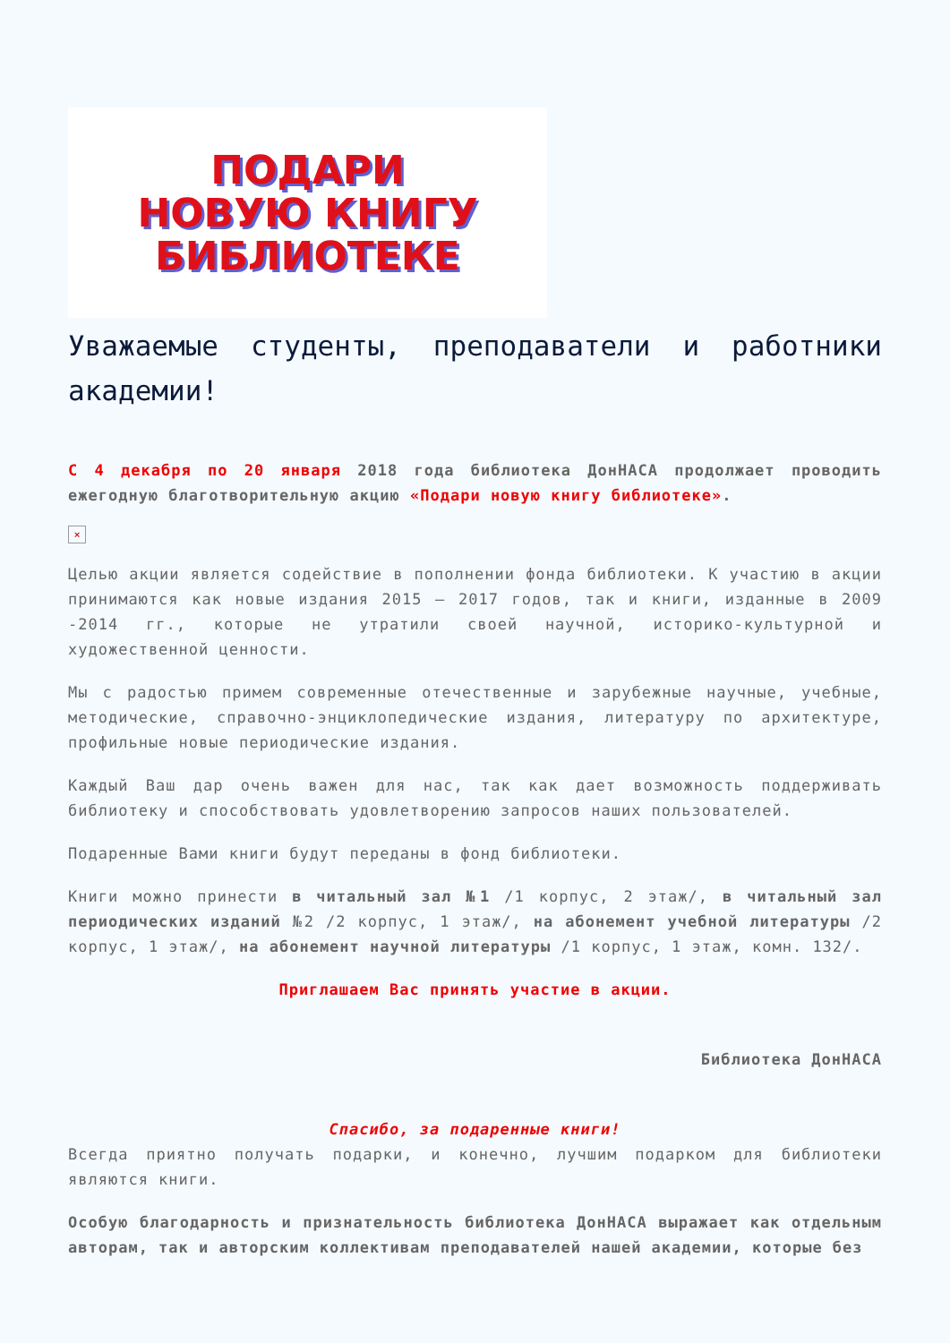ПОДАРИ
НОВУЮ КНИГУ
БИБЛИОТЕКЕ
Уважаемые студенты, преподаватели и работники академии!
С 4 декабря по 20 января 2018 года библиотека ДонНАСА продолжает проводить ежегодную благотворительную акцию «Подари новую книгу библиотеке».
×
Целью акции является содействие в пополнении фонда библиотеки. К участию в акции принимаются как новые издания 2015 – 2017 годов, так и книги, изданные в 2009 -2014 гг., которые не утратили своей научной, историко-культурной и художественной ценности.
Мы с радостью примем современные отечественные и зарубежные научные, учебные, методические, справочно-энциклопедические издания, литературу по архитектуре, профильные новые периодические издания.
Каждый Ваш дар очень важен для нас, так как дает возможность поддерживать библиотеку и способствовать удовлетворению запросов наших пользователей.
Подаренные Вами книги будут переданы в фонд библиотеки.
Книги можно принести в читальный зал №1 /1 корпус, 2 этаж/, в читальный зал периодических изданий №2 /2 корпус, 1 этаж/, на абонемент учебной литературы /2 корпус, 1 этаж/, на абонемент научной литературы /1 корпус, 1 этаж, комн. 132/.
Приглашаем Вас принять участие в акции.
Библиотека ДонНАСА
Спасибо, за подаренные книги!
Всегда приятно получать подарки, и конечно, лучшим подарком для библиотеки являются книги.
Особую благодарность и признательность библиотека ДонНАСА выражает как отдельным авторам, так и авторским коллективам преподавателей нашей академии, которые без